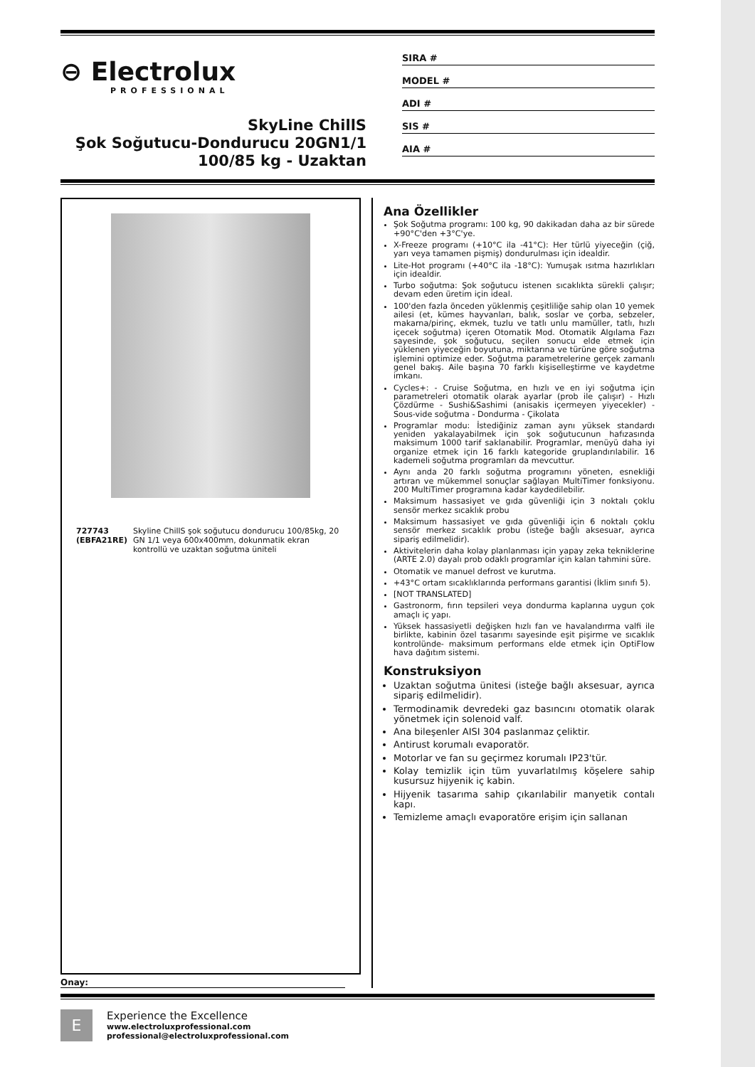⊖ Electrolux
PROFESSIONAL
SkyLine ChillS
Şok Soğutucu-Dondurucu 20GN1/1
100/85 kg - Uzaktan
SIRA #
MODEL #
ADI #
SIS #
AIA #
727743 (EBFA21RE) Skyline ChillS şok soğutucu dondurucu 100/85kg, 20 GN 1/1 veya 600x400mm, dokunmatik ekran kontrollü ve uzaktan soğutma üniteli
Onay:
Ana Özellikler
Şok Soğutma programı: 100 kg, 90 dakikadan daha az bir sürede +90°C'den +3°C'ye.
X-Freeze programı (+10°C ila -41°C): Her türlü yiyeceğin (çiğ, yarı veya tamamen pişmiş) dondurulması için idealdir.
Lite-Hot programı (+40°C ila -18°C): Yumuşak ısıtma hazırlıkları için idealdir.
Turbo soğutma: Şok soğutucu istenen sıcaklıkta sürekli çalışır; devam eden üretim için ideal.
100'den fazla önceden yüklenmiş çeşitliliğe sahip olan 10 yemek ailesi (et, kümes hayvanları, balık, soslar ve çorba, sebzeler, makarna/pirinç, ekmek, tuzlu ve tatlı unlu mamüller, tatlı, hızlı içecek soğutma) içeren Otomatik Mod. Otomatik Algılama Fazı sayesinde, şok soğutucu, seçilen sonucu elde etmek için yüklenen yiyeceğin boyutuna, miktarına ve türüne göre soğutma işlemini optimize eder. Soğutma parametrelerine gerçek zamanlı genel bakış. Aile başına 70 farklı kişiselleştirme ve kaydetme imkanı.
Cycles+: - Cruise Soğutma, en hızlı ve en iyi soğutma için parametreleri otomatik olarak ayarlar (prob ile çalışır) - Hızlı Çözdürme - Sushi&Sashimi (anisakis içermeyen yiyecekler) - Sous-vide soğutma - Dondurma - Çikolata
Programlar modu: İstediğiniz zaman aynı yüksek standardı yeniden yakalayabilmek için şok soğutucunun hafızasında maksimum 1000 tarif saklanabilir. Programlar, menüyü daha iyi organize etmek için 16 farklı kategoride gruplandırılabilir. 16 kademeli soğutma programları da mevcuttur.
Aynı anda 20 farklı soğutma programını yöneten, esnekliği artıran ve mükemmel sonuçlar sağlayan MultiTimer fonksiyonu. 200 MultiTimer programına kadar kaydedilebilir.
Maksimum hassasiyet ve gıda güvenliği için 3 noktalı çoklu sensör merkez sıcaklık probu
Maksimum hassasiyet ve gıda güvenliği için 6 noktalı çoklu sensör merkez sıcaklık probu (isteğe bağlı aksesuar, ayrıca sipariş edilmelidir).
Aktivitelerin daha kolay planlanması için yapay zeka tekniklerine (ARTE 2.0) dayalı prob odaklı programlar için kalan tahmini süre.
Otomatik ve manuel defrost ve kurutma.
+43°C ortam sıcaklıklarında performans garantisi (İklim sınıfı 5).
[NOT TRANSLATED]
Gastronorm, fırın tepsileri veya dondurma kaplarına uygun çok amaçlı iç yapı.
Yüksek hassasiyetli değişken hızlı fan ve havalandırma valfi ile birlikte, kabinin özel tasarımı sayesinde eşit pişirme ve sıcaklık kontrolünde- maksimum performans elde etmek için OptiFlow hava dağıtım sistemi.
Konstruksiyon
Uzaktan soğutma ünitesi (isteğe bağlı aksesuar, ayrıca sipariş edilmelidir).
Termodinamik devredeki gaz basıncını otomatik olarak yönetmek için solenoid valf.
Ana bileşenler AISI 304 paslanmaz çeliktir.
Antirust korumalı evaporatör.
Motorlar ve fan su geçirmez korumalı IP23'tür.
Kolay temizlik için tüm yuvarlatılmış köşelere sahip kusursuz hijyenik iç kabin.
Hijyenik tasarıma sahip çıkarılabilir manyetik contalı kapı.
Temizleme amaçlı evaporatöre erişim için sallanan
E
Experience the Excellence
www.electroluxprofessional.com
professional@electroluxprofessional.com